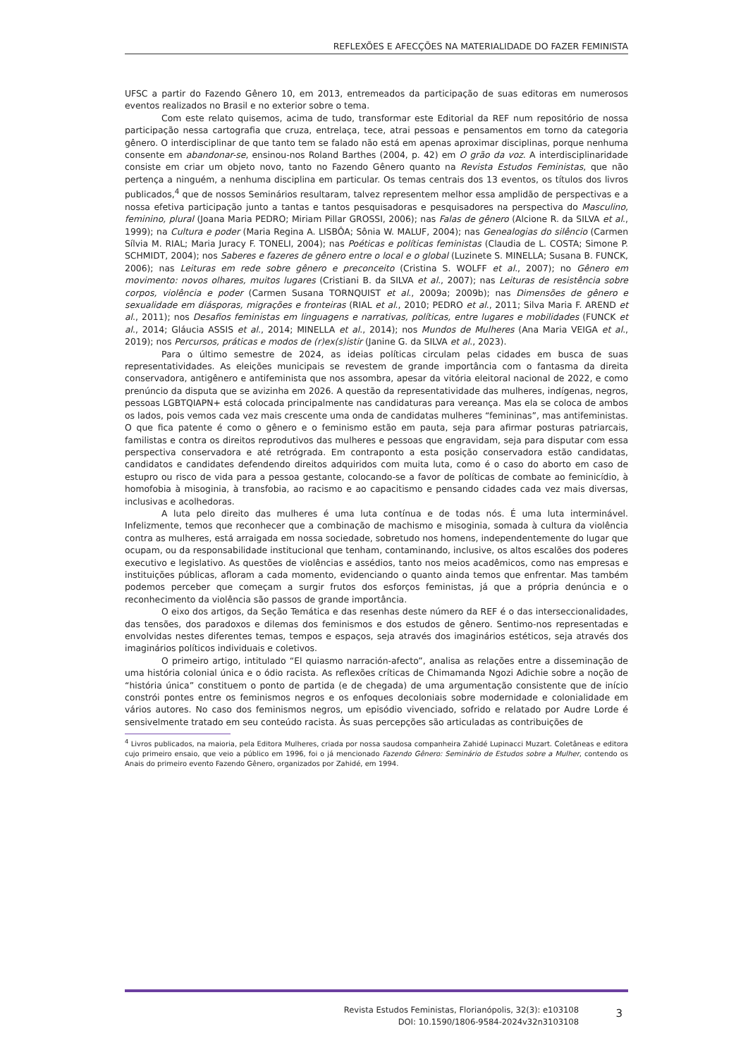REFLEXÕES E AFECÇÕES NA MATERIALIDADE DO FAZER FEMINISTA
UFSC a partir do Fazendo Gênero 10, em 2013, entremeados da participação de suas editoras em numerosos eventos realizados no Brasil e no exterior sobre o tema.
Com este relato quisemos, acima de tudo, transformar este Editorial da REF num repositório de nossa participação nessa cartografia que cruza, entrelaça, tece, atrai pessoas e pensamentos em torno da categoria gênero. O interdisciplinar de que tanto tem se falado não está em apenas aproximar disciplinas, porque nenhuma consente em abandonar-se, ensinou-nos Roland Barthes (2004, p. 42) em O grão da voz. A interdisciplinaridade consiste em criar um objeto novo, tanto no Fazendo Gênero quanto na Revista Estudos Feministas, que não pertença a ninguém, a nenhuma disciplina em particular. Os temas centrais dos 13 eventos, os títulos dos livros publicados,<sup>4</sup> que de nossos Seminários resultaram, talvez representem melhor essa amplidão de perspectivas e a nossa efetiva participação junto a tantas e tantos pesquisadoras e pesquisadores na perspectiva do Masculino, feminino, plural (Joana Maria PEDRO; Miriam Pillar GROSSI, 2006); nas Falas de gênero (Alcione R. da SILVA et al., 1999); na Cultura e poder (Maria Regina A. LISBÔA; Sônia W. MALUF, 2004); nas Genealogias do silêncio (Carmen Sílvia M. RIAL; Maria Juracy F. TONELI, 2004); nas Poéticas e políticas feministas (Claudia de L. COSTA; Simone P. SCHMIDT, 2004); nos Saberes e fazeres de gênero entre o local e o global (Luzinete S. MINELLA; Susana B. FUNCK, 2006); nas Leituras em rede sobre gênero e preconceito (Cristina S. WOLFF et al., 2007); no Gênero em movimento: novos olhares, muitos lugares (Cristiani B. da SILVA et al., 2007); nas Leituras de resistência sobre corpos, violência e poder (Carmen Susana TORNQUIST et al., 2009a; 2009b); nas Dimensões de gênero e sexualidade em diásporas, migrações e fronteiras (RIAL et al., 2010; PEDRO et al., 2011; Silva Maria F. AREND et al., 2011); nos Desafios feministas em linguagens e narrativas, políticas, entre lugares e mobilidades (FUNCK et al., 2014; Gláucia ASSIS et al., 2014; MINELLA et al., 2014); nos Mundos de Mulheres (Ana Maria VEIGA et al., 2019); nos Percursos, práticas e modos de (r)ex(s)istir (Janine G. da SILVA et al., 2023).
Para o último semestre de 2024, as ideias políticas circulam pelas cidades em busca de suas representatividades. As eleições municipais se revestem de grande importância com o fantasma da direita conservadora, antigênero e antifeminista que nos assombra, apesar da vitória eleitoral nacional de 2022, e como prenúncio da disputa que se avizinha em 2026. A questão da representatividade das mulheres, indígenas, negros, pessoas LGBTQIAPN+ está colocada principalmente nas candidaturas para vereança. Mas ela se coloca de ambos os lados, pois vemos cada vez mais crescente uma onda de candidatas mulheres “femininas”, mas antifeministas. O que fica patente é como o gênero e o feminismo estão em pauta, seja para afirmar posturas patriarcais, familistas e contra os direitos reprodutivos das mulheres e pessoas que engravidam, seja para disputar com essa perspectiva conservadora e até retrógrada. Em contraponto a esta posição conservadora estão candidatas, candidatos e candidates defendendo direitos adquiridos com muita luta, como é o caso do aborto em caso de estupro ou risco de vida para a pessoa gestante, colocando-se a favor de políticas de combate ao feminicídio, à homofobia à misoginia, à transfobia, ao racismo e ao capacitismo e pensando cidades cada vez mais diversas, inclusivas e acolhedoras.
A luta pelo direito das mulheres é uma luta contínua e de todas nós. É uma luta interminável. Infelizmente, temos que reconhecer que a combinação de machismo e misoginia, somada à cultura da violência contra as mulheres, está arraigada em nossa sociedade, sobretudo nos homens, independentemente do lugar que ocupam, ou da responsabilidade institucional que tenham, contaminando, inclusive, os altos escalões dos poderes executivo e legislativo. As questões de violências e assédios, tanto nos meios acadêmicos, como nas empresas e instituições públicas, afloram a cada momento, evidenciando o quanto ainda temos que enfrentar. Mas também podemos perceber que começam a surgir frutos dos esforços feministas, já que a própria denúncia e o reconhecimento da violência são passos de grande importância.
O eixo dos artigos, da Seção Temática e das resenhas deste número da REF é o das interseccionalidades, das tensões, dos paradoxos e dilemas dos feminismos e dos estudos de gênero. Sentimo-nos representadas e envolvidas nestes diferentes temas, tempos e espaços, seja através dos imaginários estéticos, seja através dos imaginários políticos individuais e coletivos.
O primeiro artigo, intitulado “El quiasmo narración-afecto”, analisa as relações entre a disseminação de uma história colonial única e o ódio racista. As reflexões críticas de Chimamanda Ngozi Adichie sobre a noção de “história única” constituem o ponto de partida (e de chegada) de uma argumentação consistente que de início constrói pontes entre os feminismos negros e os enfoques decoloniais sobre modernidade e colonialidade em vários autores. No caso dos feminismos negros, um episódio vivenciado, sofrido e relatado por Audre Lorde é sensivelmente tratado em seu conteúdo racista. Às suas percepções são articuladas as contribuições de
<sup>4</sup> Livros publicados, na maioria, pela Editora Mulheres, criada por nossa saudosa companheira Zahidé Lupinacci Muzart. Coletâneas e editora cujo primeiro ensaio, que veio a público em 1996, foi o já mencionado Fazendo Gênero: Seminário de Estudos sobre a Mulher, contendo os Anais do primeiro evento Fazendo Gênero, organizados por Zahidé, em 1994.
Revista Estudos Feministas, Florianópolis, 32(3): e103108
DOI: 10.1590/1806-9584-2024v32n3103108
3